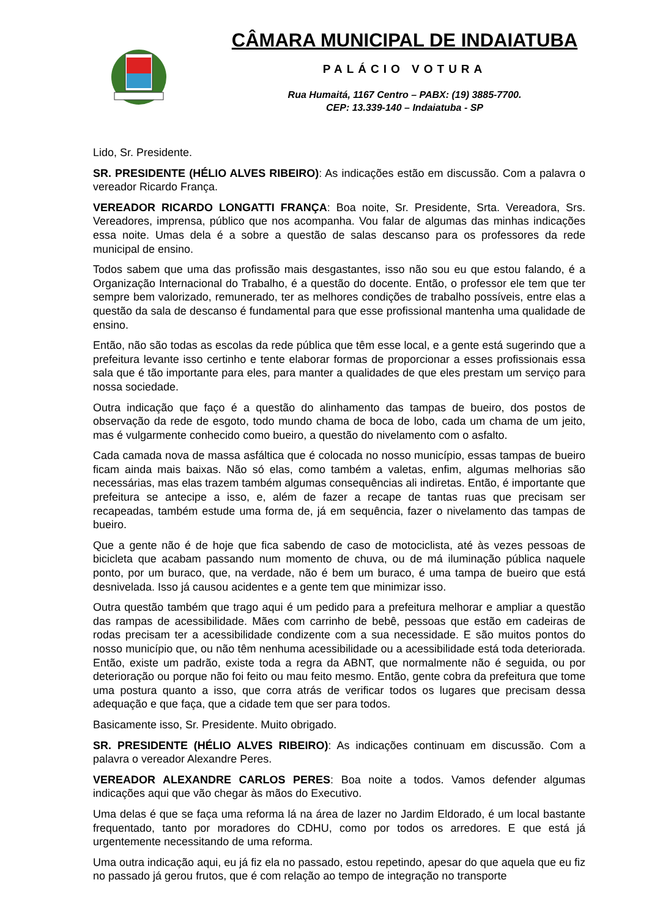CÂMARA MUNICIPAL DE INDAIATUBA
PALÁCIO VOTURA
Rua Humaitá, 1167 Centro – PABX: (19) 3885-7700.
CEP: 13.339-140 – Indaiatuba - SP
Lido, Sr. Presidente.
SR. PRESIDENTE (HÉLIO ALVES RIBEIRO): As indicações estão em discussão. Com a palavra o vereador Ricardo França.
VEREADOR RICARDO LONGATTI FRANÇA: Boa noite, Sr. Presidente, Srta. Vereadora, Srs. Vereadores, imprensa, público que nos acompanha. Vou falar de algumas das minhas indicações essa noite. Umas dela é a sobre a questão de salas descanso para os professores da rede municipal de ensino.
Todos sabem que uma das profissão mais desgastantes, isso não sou eu que estou falando, é a Organização Internacional do Trabalho, é a questão do docente. Então, o professor ele tem que ter sempre bem valorizado, remunerado, ter as melhores condições de trabalho possíveis, entre elas a questão da sala de descanso é fundamental para que esse profissional mantenha uma qualidade de ensino.
Então, não são todas as escolas da rede pública que têm esse local, e a gente está sugerindo que a prefeitura levante isso certinho e tente elaborar formas de proporcionar a esses profissionais essa sala que é tão importante para eles, para manter a qualidades de que eles prestam um serviço para nossa sociedade.
Outra indicação que faço é a questão do alinhamento das tampas de bueiro, dos postos de observação da rede de esgoto, todo mundo chama de boca de lobo, cada um chama de um jeito, mas é vulgarmente conhecido como bueiro, a questão do nivelamento com o asfalto.
Cada camada nova de massa asfáltica que é colocada no nosso município, essas tampas de bueiro ficam ainda mais baixas. Não só elas, como também a valetas, enfim, algumas melhorias são necessárias, mas elas trazem também algumas consequências ali indiretas. Então, é importante que prefeitura se antecipe a isso, e, além de fazer a recape de tantas ruas que precisam ser recapeadas, também estude uma forma de, já em sequência, fazer o nivelamento das tampas de bueiro.
Que a gente não é de hoje que fica sabendo de caso de motociclista, até às vezes pessoas de bicicleta que acabam passando num momento de chuva, ou de má iluminação pública naquele ponto, por um buraco, que, na verdade, não é bem um buraco, é uma tampa de bueiro que está desnivelada. Isso já causou acidentes e a gente tem que minimizar isso.
Outra questão também que trago aqui é um pedido para a prefeitura melhorar e ampliar a questão das rampas de acessibilidade. Mães com carrinho de bebê, pessoas que estão em cadeiras de rodas precisam ter a acessibilidade condizente com a sua necessidade. E são muitos pontos do nosso município que, ou não têm nenhuma acessibilidade ou a acessibilidade está toda deteriorada. Então, existe um padrão, existe toda a regra da ABNT, que normalmente não é seguida, ou por deterioração ou porque não foi feito ou mau feito mesmo. Então, gente cobra da prefeitura que tome uma postura quanto a isso, que corra atrás de verificar todos os lugares que precisam dessa adequação e que faça, que a cidade tem que ser para todos.
Basicamente isso, Sr. Presidente. Muito obrigado.
SR. PRESIDENTE (HÉLIO ALVES RIBEIRO): As indicações continuam em discussão. Com a palavra o vereador Alexandre Peres.
VEREADOR ALEXANDRE CARLOS PERES: Boa noite a todos. Vamos defender algumas indicações aqui que vão chegar às mãos do Executivo.
Uma delas é que se faça uma reforma lá na área de lazer no Jardim Eldorado, é um local bastante frequentado, tanto por moradores do CDHU, como por todos os arredores. E que está já urgentemente necessitando de uma reforma.
Uma outra indicação aqui, eu já fiz ela no passado, estou repetindo, apesar do que aquela que eu fiz no passado já gerou frutos, que é com relação ao tempo de integração no transporte